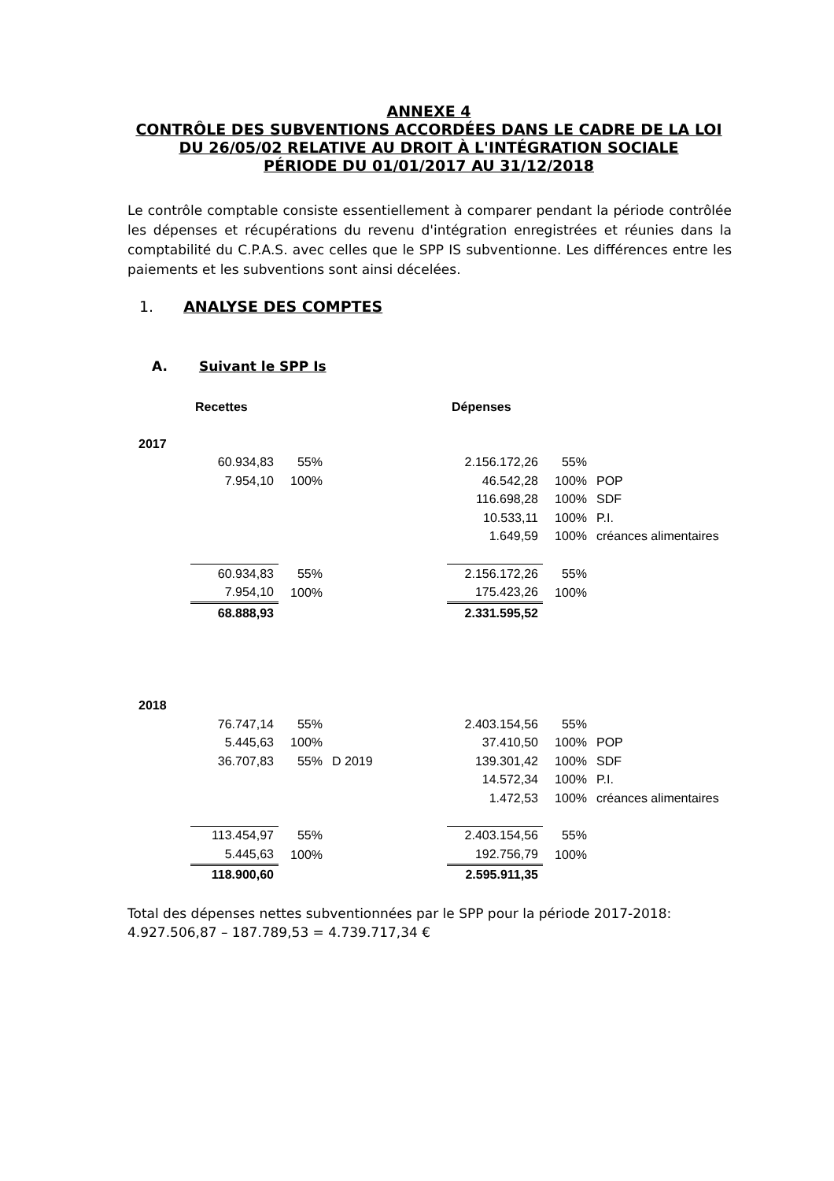ANNEXE 4
CONTRÔLE DES SUBVENTIONS ACCORDÉES DANS LE CADRE DE LA LOI DU 26/05/02 RELATIVE AU DROIT À L'INTÉGRATION SOCIALE
PÉRIODE DU 01/01/2017 AU 31/12/2018
Le contrôle comptable consiste essentiellement à comparer pendant la période contrôlée les dépenses et récupérations du revenu d'intégration enregistrées et réunies dans la comptabilité du C.P.A.S. avec celles que le SPP IS subventionne. Les différences entre les paiements et les subventions sont ainsi décelées.
1. ANALYSE DES COMPTES
A. Suivant le SPP Is
| | Recettes | | | Dépenses | | |
| --- | --- | --- | --- | --- | --- | --- |
| 2017 | | | | | | |
| | 60.934,83 | 55% | | 2.156.172,26 | 55% | |
| | 7.954,10 | 100% | | 46.542,28 | 100% | POP |
| | | | | 116.698,28 | 100% | SDF |
| | | | | 10.533,11 | 100% | P.I. |
| | | | | 1.649,59 | 100% | créances alimentaires |
| | 60.934,83 | 55% | | 2.156.172,26 | 55% | |
| | 7.954,10 | 100% | | 175.423,26 | 100% | |
| | 68.888,93 | | | 2.331.595,52 | | |
| 2018 | | | | | | |
| | 76.747,14 | 55% | | 2.403.154,56 | 55% | |
| | 5.445,63 | 100% | | 37.410,50 | 100% | POP |
| | 36.707,83 | 55% | D 2019 | 139.301,42 | 100% | SDF |
| | | | | 14.572,34 | 100% | P.I. |
| | | | | 1.472,53 | 100% | créances alimentaires |
| | 113.454,97 | 55% | | 2.403.154,56 | 55% | |
| | 5.445,63 | 100% | | 192.756,79 | 100% | |
| | 118.900,60 | | | 2.595.911,35 | | |
Total des dépenses nettes subventionnées par le SPP pour la période 2017-2018:
4.927.506,87 – 187.789,53 = 4.739.717,34 €